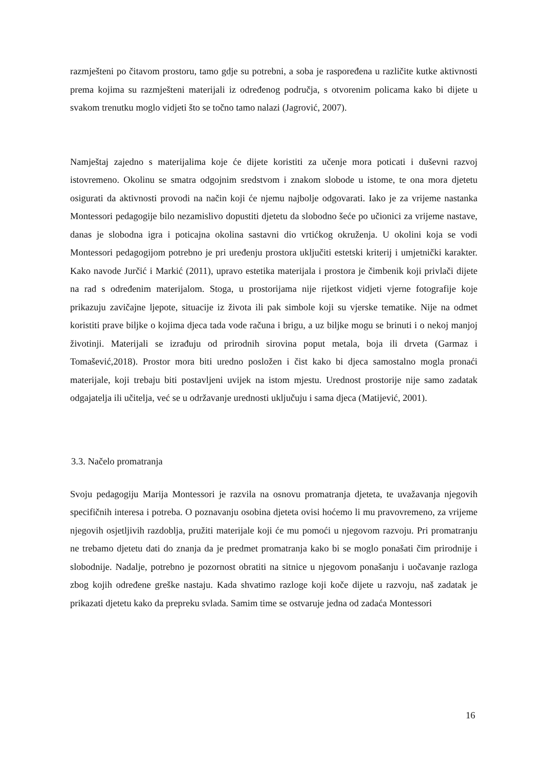razmješteni po čitavom prostoru, tamo gdje su potrebni, a soba je raspoređena u različite kutke aktivnosti prema kojima su razmješteni materijali iz određenog područja, s otvorenim policama kako bi dijete u svakom trenutku moglo vidjeti što se točno tamo nalazi (Jagrović, 2007).
Namještaj zajedno s materijalima koje će dijete koristiti za učenje mora poticati i duševni razvoj istovremeno. Okolinu se smatra odgojnim sredstvom i znakom slobode u istome, te ona mora djetetu osigurati da aktivnosti provodi na način koji će njemu najbolje odgovarati. Iako je za vrijeme nastanka Montessori pedagogije bilo nezamislivo dopustiti djetetu da slobodno šeće po učionici za vrijeme nastave, danas je slobodna igra i poticajna okolina sastavni dio vrtićkog okruženja. U okolini koja se vodi Montessori pedagogijom potrebno je pri uređenju prostora uključiti estetski kriterij i umjetnički karakter. Kako navode Jurčić i Markić (2011), upravo estetika materijala i prostora je čimbenik koji privlači dijete na rad s određenim materijalom. Stoga, u prostorijama nije rijetkost vidjeti vjerne fotografije koje prikazuju zavičajne ljepote, situacije iz života ili pak simbole koji su vjerske tematike. Nije na odmet koristiti prave biljke o kojima djeca tada vode računa i brigu, a uz biljke mogu se brinuti i o nekoj manjoj životinji. Materijali se izrađuju od prirodnih sirovina poput metala, boja ili drveta (Garmaz i Tomašević,2018). Prostor mora biti uredno posložen i čist kako bi djeca samostalno mogla pronaći materijale, koji trebaju biti postavljeni uvijek na istom mjestu. Urednost prostorije nije samo zadatak odgajatelja ili učitelja, već se u održavanje urednosti uključuju i sama djeca (Matijević, 2001).
3.3. Načelo promatranja
Svoju pedagogiju Marija Montessori je razvila na osnovu promatranja djeteta, te uvažavanja njegovih specifičnih interesa i potreba. O poznavanju osobina djeteta ovisi hoćemo li mu pravovremeno, za vrijeme njegovih osjetljivih razdoblja, pružiti materijale koji će mu pomoći u njegovom razvoju. Pri promatranju ne trebamo djetetu dati do znanja da je predmet promatranja kako bi se moglo ponašati čim prirodnije i slobodnije. Nadalje, potrebno je pozornost obratiti na sitnice u njegovom ponašanju i uočavanje razloga zbog kojih određene greške nastaju. Kada shvatimo razloge koji koče dijete u razvoju, naš zadatak je prikazati djetetu kako da prepreku svlada. Samim time se ostvaruje jedna od zadaća Montessori
16